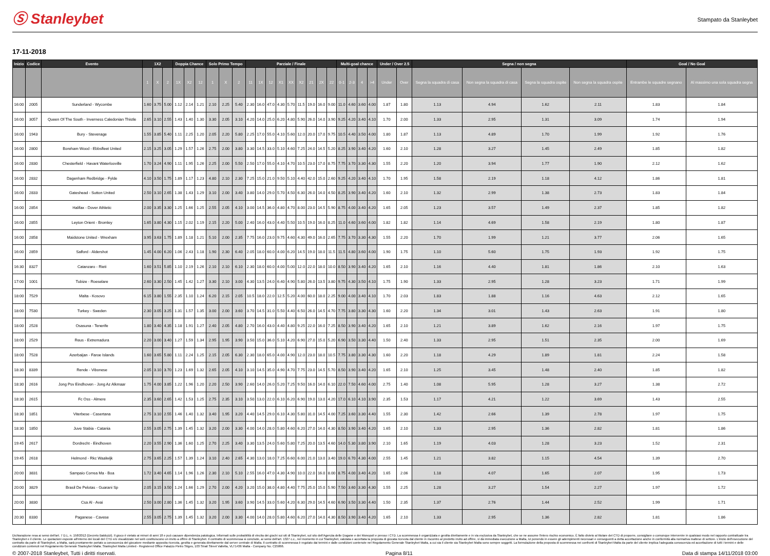Ⓢ Stanleybet
Stampato da Stanleybet
17-11-2018
| Inizio | Codice | Evento | 1X2 | | | Doppia Chance | | | Solo Primo Tempo | | | Parziale / Finale | | | | | | | | | Multi-goal chance | | | | Under / Over 2.5 | | Segna / non segna | | | | Goal / No Goal | |
| --- | --- | --- | --- | --- | --- | --- | --- | --- | --- | --- | --- | --- | --- | --- | --- | --- | --- | --- | --- | --- | --- | --- | --- | --- | --- | --- | --- | --- | --- | --- | --- | --- |
| | | | 1 | X | 2 | 1X | X2 | 12 | 1 | X | 2 | 11 | 1X | 12 | X1 | XX | X2 | 21 | 2X | 22 | 0-1 | 2-3 | 4 | >4 | Under | Over | Segna la squadra di casa | Non segna la squadra di casa | Segna la squadra ospite | Non segna la squadra ospite | Entrambe le squadre segnano | Al massimo una sola squadra segna |
| 16:00 | 2005 | Sunderland - Wycombe | 1.60 | 3.75 | 5.00 | 1.12 | 2.14 | 1.21 | 2.10 | 2.25 | 5.40 | 2.30 | 16.0 | 47.0 | 4.30 | 5.70 | 11.5 | 19.0 | 16.0 | 9.00 | 11.0 | 4.60 | 3.60 | 4.00 | 1.87 | 1.80 | 1.13 | 4.94 | 1.62 | 2.11 | 1.83 | 1.84 |
| 16:00 | 3057 | Queen Of The South - Inverness Caledonian Thistle | 2.65 | 3.10 | 2.55 | 1.43 | 1.40 | 1.30 | 3.30 | 2.05 | 3.10 | 4.20 | 14.0 | 25.0 | 6.20 | 4.80 | 5.90 | 26.0 | 14.0 | 3.90 | 9.25 | 4.20 | 3.40 | 4.10 | 1.70 | 2.00 | 1.33 | 2.95 | 1.31 | 3.09 | 1.74 | 1.94 |
| 16:00 | 1943 | Bury - Stevenage | 1.55 | 3.85 | 5.40 | 1.11 | 2.25 | 1.20 | 2.05 | 2.20 | 5.80 | 2.25 | 17.0 | 55.0 | 4.10 | 5.60 | 12.0 | 20.0 | 17.0 | 9.75 | 10.5 | 4.40 | 3.50 | 4.00 | 1.80 | 1.87 | 1.13 | 4.89 | 1.70 | 1.99 | 1.92 | 1.76 |
| 16:00 | 2800 | Boreham Wood - Ebbsfleet United | 2.15 | 3.25 | 3.05 | 1.29 | 1.57 | 1.26 | 2.75 | 2.00 | 3.80 | 3.30 | 14.5 | 33.0 | 5.10 | 4.60 | 7.25 | 24.0 | 14.5 | 5.20 | 8.25 | 3.90 | 3.40 | 4.20 | 1.60 | 2.10 | 1.28 | 3.27 | 1.45 | 2.49 | 1.85 | 1.82 |
| 16:00 | 2830 | Chesterfield - Havant Waterlooville | 1.70 | 3.24 | 4.90 | 1.11 | 1.95 | 1.26 | 2.25 | 2.00 | 5.50 | 2.50 | 17.0 | 55.0 | 4.10 | 4.70 | 10.5 | 23.0 | 17.0 | 8.75 | 7.75 | 3.70 | 3.30 | 4.30 | 1.55 | 2.20 | 1.20 | 3.94 | 1.77 | 1.90 | 2.12 | 1.62 |
| 16:00 | 2832 | Dagenham Redbridge - Fylde | 4.10 | 3.50 | 1.75 | 1.89 | 1.17 | 1.23 | 4.80 | 2.10 | 2.30 | 7.25 | 15.0 | 21.0 | 9.50 | 5.10 | 4.40 | 42.0 | 15.0 | 2.60 | 9.25 | 4.20 | 3.40 | 4.10 | 1.70 | 1.95 | 1.58 | 2.19 | 1.18 | 4.12 | 1.86 | 1.81 |
| 16:00 | 2833 | Gateshead - Sutton United | 2.50 | 3.10 | 2.65 | 1.38 | 1.43 | 1.29 | 3.10 | 2.00 | 3.40 | 3.80 | 14.0 | 29.0 | 5.70 | 4.50 | 6.30 | 26.0 | 14.0 | 4.50 | 8.25 | 3.90 | 3.40 | 4.20 | 1.60 | 2.10 | 1.32 | 2.99 | 1.38 | 2.73 | 1.83 | 1.84 |
| 16:00 | 2854 | Halifax - Dover Athletic | 2.00 | 3.35 | 3.30 | 1.25 | 1.66 | 1.25 | 2.55 | 2.05 | 4.10 | 3.00 | 14.5 | 36.0 | 4.80 | 4.70 | 8.00 | 23.0 | 14.5 | 5.90 | 8.75 | 4.00 | 3.40 | 4.20 | 1.65 | 2.05 | 1.23 | 3.57 | 1.49 | 2.37 | 1.85 | 1.82 |
| 16:00 | 2855 | Leyton Orient - Bromley | 1.65 | 3.80 | 4.30 | 1.15 | 2.02 | 1.19 | 2.15 | 2.20 | 5.00 | 2.40 | 16.0 | 43.0 | 4.40 | 5.50 | 10.5 | 19.0 | 16.0 | 8.25 | 11.0 | 4.60 | 3.60 | 4.00 | 1.82 | 1.82 | 1.14 | 4.69 | 1.58 | 2.19 | 1.80 | 1.87 |
| 16:00 | 2858 | Maidstone United - Wrexham | 3.95 | 3.63 | 1.75 | 1.89 | 1.18 | 1.21 | 5.10 | 2.00 | 2.35 | 7.75 | 16.0 | 23.0 | 9.75 | 4.60 | 4.30 | 49.0 | 16.0 | 2.65 | 7.75 | 3.70 | 3.30 | 4.30 | 1.55 | 2.20 | 1.70 | 1.99 | 1.21 | 3.77 | 2.06 | 1.65 |
| 16:00 | 2859 | Salford - Aldershot | 1.45 | 4.00 | 6.20 | 1.06 | 2.43 | 1.18 | 1.90 | 2.30 | 6.40 | 2.05 | 18.0 | 60.0 | 4.00 | 6.20 | 14.5 | 19.0 | 18.0 | 11.5 | 11.5 | 4.80 | 3.60 | 4.00 | 1.90 | 1.75 | 1.10 | 5.60 | 1.75 | 1.93 | 1.92 | 1.75 |
| 16:30 | 8327 | Catanzaro - Rieti | 1.60 | 3.51 | 5.85 | 1.10 | 2.19 | 1.26 | 2.10 | 2.10 | 6.10 | 2.30 | 18.0 | 60.0 | 4.00 | 5.00 | 12.0 | 22.0 | 18.0 | 10.0 | 8.50 | 3.90 | 3.40 | 4.20 | 1.65 | 2.10 | 1.16 | 4.40 | 1.81 | 1.86 | 2.10 | 1.63 |
| 17:00 | 1001 | Tubize - Roeselare | 2.60 | 3.30 | 2.50 | 1.45 | 1.42 | 1.27 | 3.30 | 2.10 | 3.00 | 4.30 | 13.5 | 24.0 | 6.40 | 4.90 | 5.80 | 26.0 | 13.5 | 3.80 | 9.75 | 4.30 | 3.50 | 4.10 | 1.75 | 1.90 | 1.33 | 2.95 | 1.28 | 3.23 | 1.71 | 1.99 |
| 18:00 | 7529 | Malta - Kosovo | 6.15 | 3.80 | 1.55 | 2.35 | 1.10 | 1.24 | 6.20 | 2.15 | 2.05 | 10.5 | 18.0 | 22.0 | 12.5 | 5.20 | 4.00 | 60.0 | 18.0 | 2.25 | 9.00 | 4.00 | 3.40 | 4.10 | 1.70 | 2.03 | 1.83 | 1.88 | 1.16 | 4.63 | 2.12 | 1.65 |
| 18:00 | 7530 | Turkey - Sweden | 2.30 | 3.05 | 3.25 | 1.31 | 1.57 | 1.35 | 3.00 | 2.00 | 3.60 | 3.70 | 14.5 | 31.0 | 5.50 | 4.40 | 6.50 | 26.0 | 14.5 | 4.70 | 7.75 | 3.80 | 3.30 | 4.30 | 1.60 | 2.20 | 1.34 | 3.01 | 1.43 | 2.63 | 1.91 | 1.80 |
| 18:00 | 2528 | Osasuna - Tenerife | 1.80 | 3.40 | 4.35 | 1.18 | 1.91 | 1.27 | 2.40 | 2.05 | 4.80 | 2.70 | 16.0 | 43.0 | 4.40 | 4.80 | 9.25 | 22.0 | 16.0 | 7.25 | 8.50 | 3.90 | 3.40 | 4.20 | 1.65 | 2.10 | 1.21 | 3.89 | 1.62 | 2.16 | 1.97 | 1.75 |
| 18:00 | 2529 | Reus - Extremadura | 2.20 | 3.00 | 3.40 | 1.27 | 1.59 | 1.34 | 2.95 | 1.95 | 3.90 | 3.50 | 15.0 | 36.0 | 5.10 | 4.20 | 6.90 | 27.0 | 15.0 | 5.20 | 6.90 | 3.50 | 3.30 | 4.40 | 1.50 | 2.40 | 1.33 | 2.95 | 1.51 | 2.35 | 2.00 | 1.69 |
| 18:00 | 7528 | Azerbaijan - Faroe Islands | 1.60 | 3.65 | 5.80 | 1.11 | 2.24 | 1.25 | 2.15 | 2.05 | 6.30 | 2.30 | 18.0 | 65.0 | 4.00 | 4.90 | 12.0 | 23.0 | 18.0 | 10.5 | 7.75 | 3.80 | 3.30 | 4.30 | 1.60 | 2.20 | 1.18 | 4.29 | 1.89 | 1.81 | 2.24 | 1.58 |
| 18:30 | 8339 | Rende - Vibonese | 2.05 | 3.10 | 3.70 | 1.23 | 1.69 | 1.32 | 2.65 | 2.05 | 4.10 | 3.10 | 14.5 | 35.0 | 4.90 | 4.70 | 7.75 | 23.0 | 14.5 | 5.70 | 8.50 | 3.90 | 3.40 | 4.20 | 1.65 | 2.10 | 1.25 | 3.45 | 1.48 | 2.40 | 1.85 | 1.82 |
| 18:30 | 2616 | Jong Psv Eindhoven - Jong Az Alkmaar | 1.75 | 4.00 | 3.85 | 1.22 | 1.96 | 1.20 | 2.20 | 2.50 | 3.90 | 2.60 | 14.0 | 26.0 | 5.20 | 7.25 | 9.50 | 16.0 | 14.0 | 6.10 | 22.0 | 7.50 | 4.60 | 4.00 | 2.75 | 1.40 | 1.08 | 5.95 | 1.28 | 3.27 | 1.38 | 2.72 |
| 18:30 | 2615 | Fc Oss - Almere | 2.35 | 3.60 | 2.65 | 1.42 | 1.53 | 1.25 | 2.75 | 2.35 | 3.10 | 3.50 | 13.0 | 22.0 | 6.10 | 6.20 | 6.90 | 19.0 | 13.0 | 4.20 | 17.0 | 6.10 | 4.10 | 3.90 | 2.35 | 1.53 | 1.17 | 4.21 | 1.22 | 3.69 | 1.43 | 2.55 |
| 18:30 | 1851 | Viterbese - Casertana | 2.75 | 3.10 | 2.55 | 1.46 | 1.40 | 1.32 | 3.40 | 1.95 | 3.20 | 4.40 | 14.5 | 29.0 | 6.10 | 4.30 | 5.80 | 31.0 | 14.5 | 4.00 | 7.25 | 3.60 | 3.30 | 4.40 | 1.55 | 2.30 | 1.42 | 2.66 | 1.39 | 2.78 | 1.97 | 1.75 |
| 18:30 | 1850 | Juve Stabia - Catania | 2.55 | 3.05 | 2.75 | 1.39 | 1.45 | 1.32 | 3.20 | 2.00 | 3.30 | 4.00 | 14.0 | 28.0 | 5.80 | 4.60 | 6.20 | 27.0 | 14.0 | 4.30 | 8.50 | 3.90 | 3.40 | 4.20 | 1.65 | 2.10 | 1.33 | 2.95 | 1.36 | 2.82 | 1.81 | 1.86 |
| 19:45 | 2617 | Dordrecht - Eindhoven | 2.20 | 3.55 | 2.90 | 1.36 | 1.60 | 1.25 | 2.70 | 2.25 | 3.40 | 3.30 | 13.5 | 24.0 | 5.60 | 5.80 | 7.25 | 20.0 | 13.5 | 4.60 | 14.0 | 5.30 | 3.80 | 3.90 | 2.10 | 1.65 | 1.19 | 4.03 | 1.28 | 3.23 | 1.52 | 2.31 |
| 19:45 | 2618 | Helmond - Rkc Waalwijk | 2.75 | 3.65 | 2.25 | 1.57 | 1.39 | 1.24 | 3.10 | 2.40 | 2.65 | 4.30 | 13.0 | 18.0 | 7.25 | 6.60 | 6.00 | 21.0 | 13.0 | 3.40 | 19.0 | 6.70 | 4.30 | 4.00 | 2.55 | 1.45 | 1.21 | 3.82 | 1.15 | 4.54 | 1.39 | 2.70 |
| 20:00 | 3831 | Sampaio Correa Ma - Boa | 1.72 | 3.40 | 4.65 | 1.14 | 1.96 | 1.26 | 2.30 | 2.10 | 5.10 | 2.55 | 16.0 | 47.0 | 4.30 | 4.90 | 10.0 | 22.0 | 16.0 | 8.00 | 8.75 | 4.00 | 3.40 | 4.20 | 1.65 | 2.06 | 1.18 | 4.07 | 1.65 | 2.07 | 1.95 | 1.73 |
| 20:00 | 3829 | Brasil De Pelotas - Guarani Sp | 2.05 | 3.15 | 3.50 | 1.24 | 1.66 | 1.29 | 2.70 | 2.00 | 4.20 | 3.20 | 15.0 | 38.0 | 4.80 | 4.40 | 7.75 | 25.0 | 15.0 | 5.90 | 7.50 | 3.60 | 3.30 | 4.30 | 1.55 | 2.25 | 1.28 | 3.27 | 1.54 | 2.27 | 1.97 | 1.72 |
| 20:00 | 3830 | Csa Al - Avai | 2.50 | 3.00 | 2.80 | 1.36 | 1.45 | 1.32 | 3.20 | 1.95 | 3.60 | 3.90 | 14.5 | 33.0 | 5.60 | 4.20 | 6.30 | 29.0 | 14.5 | 4.60 | 6.90 | 3.50 | 3.30 | 4.40 | 1.50 | 2.35 | 1.37 | 2.76 | 1.44 | 2.52 | 1.99 | 1.71 |
| 20:30 | 8330 | Paganese - Cavese | 2.55 | 3.05 | 2.75 | 1.39 | 1.45 | 1.32 | 3.20 | 2.00 | 3.30 | 4.00 | 14.0 | 28.0 | 5.80 | 4.60 | 6.20 | 27.0 | 14.0 | 4.30 | 8.50 | 3.90 | 3.40 | 4.20 | 1.65 | 2.10 | 1.33 | 2.95 | 1.36 | 2.82 | 1.81 | 1.86 |
Dichiarazione resa ai sensi dell'art. 7 D.L. n. 158/2012 (Decreto Balduzzi). Il gioco è vietato ai minori di anni 18 e può causare dipendenza patologica. Informati sulle probabilità di vincita dei giochi sui siti di Stanleybet, sul sito dell'Agenzia delle Dogane e dei Monopoli e presso i CTD. La scommessa è organizzata e gestita direttamente e in via esclusiva da Stanleybet, che se ne assume l'intero rischio economico. È fatto divieto al titolare del CTD di proporre, consigliare o comunque intervenire in qualsiasi modo nel rapporto contrattuale tra Stanleybet e il cliente. Le quotazioni esposte all'interno dei locali del CTD e/o visualizzate nel web costituiscono un invito a offrire di Stanleybet. Il contratto di scommessa si conclude, ai sensi dell'art. 1327 c.c., nel momento in cui Stanleybet, valutata e accettata la proposta di giocata ricevuta dal cliente in riscontro al predetto invito ad offrire, vi dà immediata esecuzione a Malta, ivi ponendo in essere gli adempimenti necessari e conseguenti a detta accettazione anche in conformità alla normativa maltese di settore. L'inizio dell'esecuzione del contratto da parte di Stanleybet, a Malta, sarà prontamente portato a conoscenza del giocatore mediante apposita ricevuta, gestita e generata direttamente dal server centrale di Malta. Il contratto di scommessa è regolato dai termini e dalle condizioni contenute nel Regolamento Generale Stanleybet Malta, a cui sia il cliente sia Stanleybet Malta sono sempre soggetti. La formulazione della proposta di scommessa nei confronti di Stanleybet Malta da parte del cliente implica l'adeguata conoscenza ed accettazione di tutti i termini e delle condizioni contenuti nel Regolamento Generale Stanleybet Malta. Stanleybet Malta Limited - Registered Office Palazzo Pietro Stiges, 103 Strait Street Valletta, VLT1436 Malta - Company No. C25866.
© 2007-2018 Stanleybet, Tutti i diritti riservati. Pagina 8/11 Data di stampa 14/11/2018 03:00